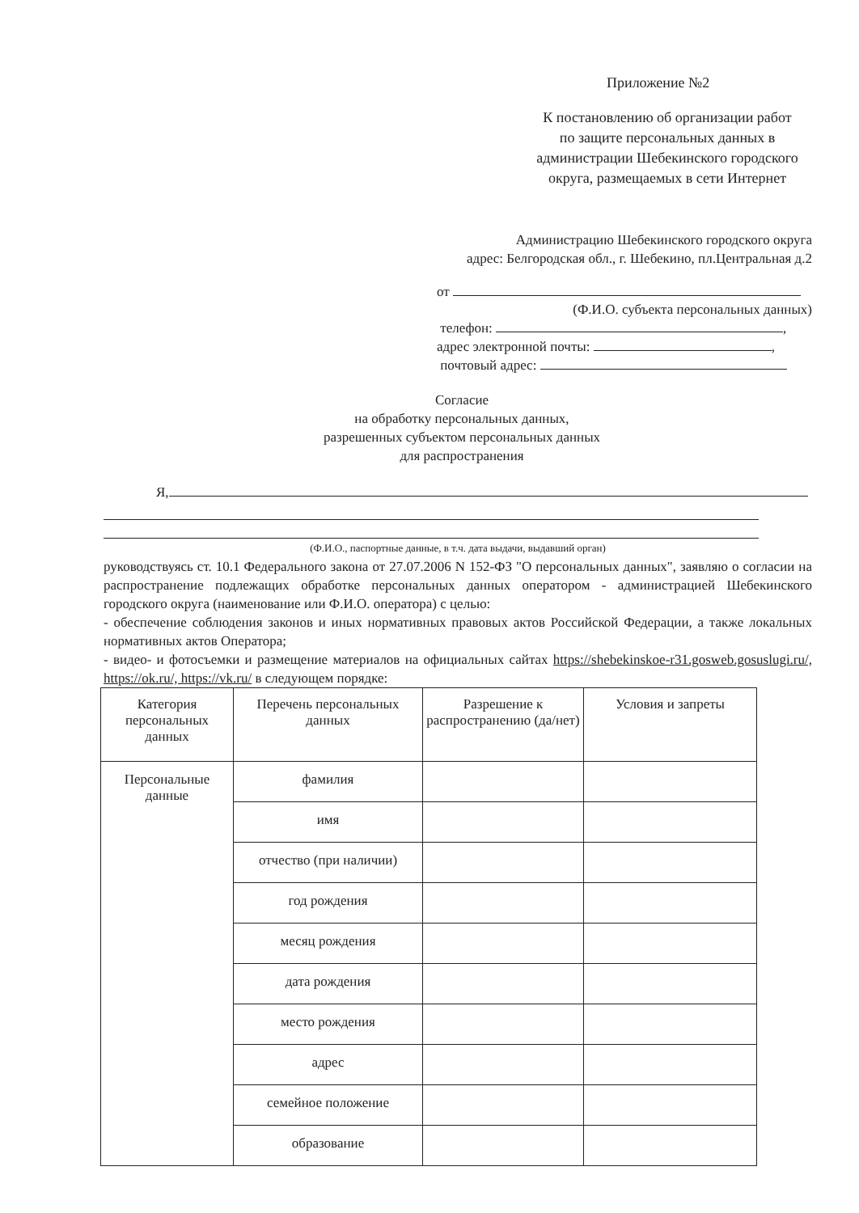Приложение №2
К постановлению об организации работ по защите персональных данных в администрации Шебекинского городского округа, размещаемых в сети Интернет
Администрацию Шебекинского городского округа
адрес: Белгородская обл., г. Шебекино, пл.Центральная д.2
от
(Ф.И.О. субъекта персональных данных)
телефон: ,
адрес электронной почты: ,
почтовый адрес:
Согласие
на обработку персональных данных,
разрешенных субъектом персональных данных
для распространения
Я,
(Ф.И.О., паспортные данные, в т.ч. дата выдачи, выдавший орган)
руководствуясь ст. 10.1 Федерального закона от 27.07.2006 N 152-ФЗ "О персональных данных", заявляю о согласии на распространение подлежащих обработке персональных данных оператором - администрацией Шебекинского городского округа (наименование или Ф.И.О. оператора) с целью:
- обеспечение соблюдения законов и иных нормативных правовых актов Российской Федерации, а также локальных нормативных актов Оператора;
- видео- и фотосъемки и размещение материалов на официальных сайтах https://shebekinskoe-r31.gosweb.gosuslugi.ru/, https://ok.ru/, https://vk.ru/ в следующем порядке:
| Категория персональных данных | Перечень персональных данных | Разрешение к распространению (да/нет) | Условия и запреты |
| --- | --- | --- | --- |
| Персональные данные | фамилия | | |
| | имя | | |
| | отчество (при наличии) | | |
| | год рождения | | |
| | месяц рождения | | |
| | дата рождения | | |
| | место рождения | | |
| | адрес | | |
| | семейное положение | | |
| | образование | | |